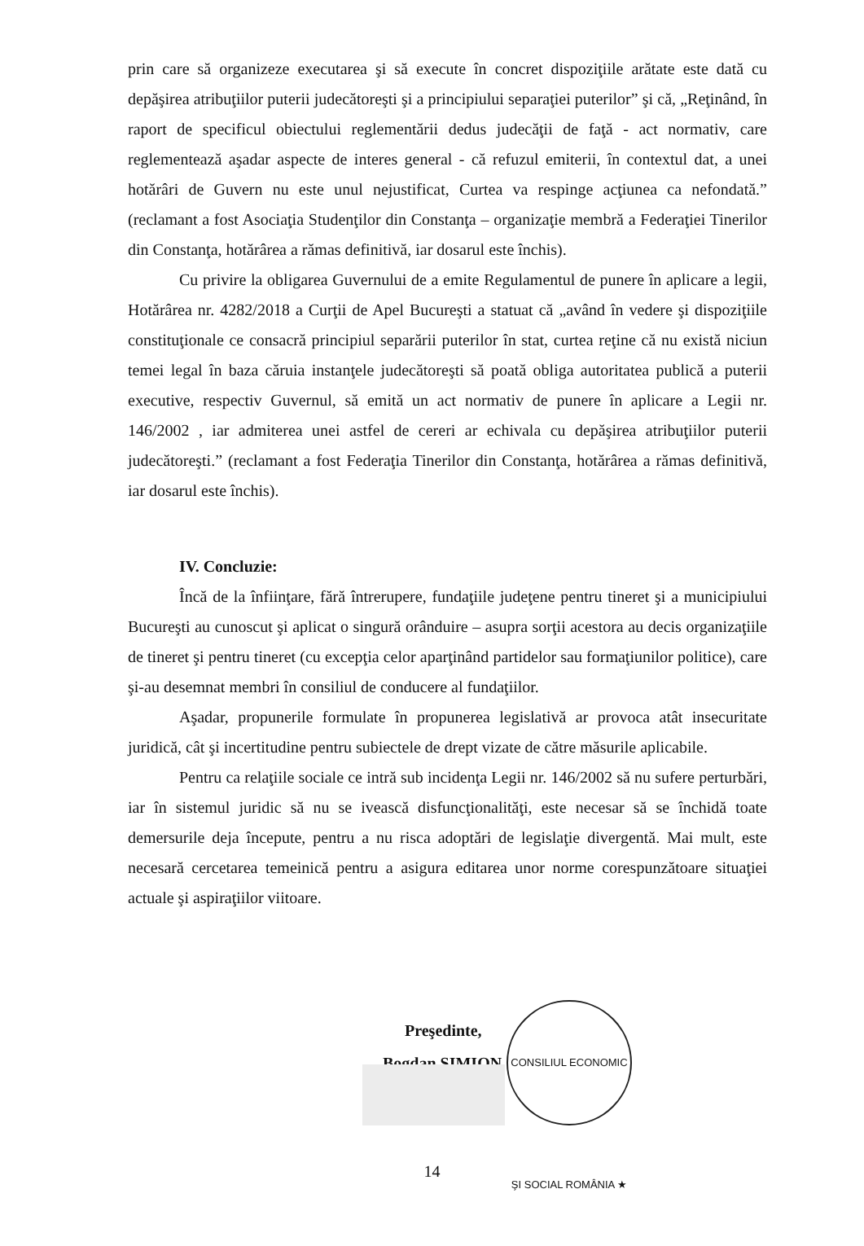prin care să organizeze executarea şi să execute în concret dispoziţiile arătate este dată cu depăşirea atribuţiilor puterii judecătoreşti şi a principiului separaţiei puterilor” şi că, „Reţinând, în raport de specificul obiectului reglementării dedus judecăţii de faţă - act normativ, care reglementează aşadar aspecte de interes general - că refuzul emiterii, în contextul dat, a unei hotărâri de Guvern nu este unul nejustificat, Curtea va respinge acţiunea ca nefondată.” (reclamant a fost Asociaţia Studenţilor din Constanţa – organizaţie membră a Federaţiei Tinerilor din Constanţa, hotărârea a rămas definitivă, iar dosarul este închis).
Cu privire la obligarea Guvernului de a emite Regulamentul de punere în aplicare a legii, Hotărârea nr. 4282/2018 a Curţii de Apel Bucureşti a statuat că „având în vedere şi dispoziţiile constituţionale ce consacră principiul separării puterilor în stat, curtea reţine că nu există niciun temei legal în baza căruia instanţele judecătoreşti să poată obliga autoritatea publică a puterii executive, respectiv Guvernul, să emită un act normativ de punere în aplicare a Legii nr. 146/2002 , iar admiterea unei astfel de cereri ar echivala cu depăşirea atribuţiilor puterii judecătoreşti.” (reclamant a fost Federaţia Tinerilor din Constanţa, hotărârea a rămas definitivă, iar dosarul este închis).
IV. Concluzie:
Încă de la înfiinţare, fără întrerupere, fundaţiile judeţene pentru tineret şi a municipiului Bucureşti au cunoscut şi aplicat o singură orânduire – asupra sorţii acestora au decis organizaţiile de tineret şi pentru tineret (cu excepţia celor aparţinând partidelor sau formaţiunilor politice), care şi-au desemnat membri în consiliul de conducere al fundaţiilor.
Aşadar, propunerile formulate în propunerea legislativă ar provoca atât insecuritate juridică, cât şi incertitudine pentru subiectele de drept vizate de către măsurile aplicabile.
Pentru ca relaţiile sociale ce intră sub incidenţa Legii nr. 146/2002 să nu sufere perturbări, iar în sistemul juridic să nu se ivească disfuncţionalităţi, este necesar să se închidă toate demersurile deja începute, pentru a nu risca adoptări de legislaţie divergentă. Mai mult, este necesară cercetarea temeinică pentru a asigura editarea unor norme corespunzătoare situaţiei actuale şi aspiraţiilor viitoare.
Preşedinte,
Bogdan ŞIMION
CONSILIUL ECONOMIC ŞI SOCIAL ROMÂNIA ★
14